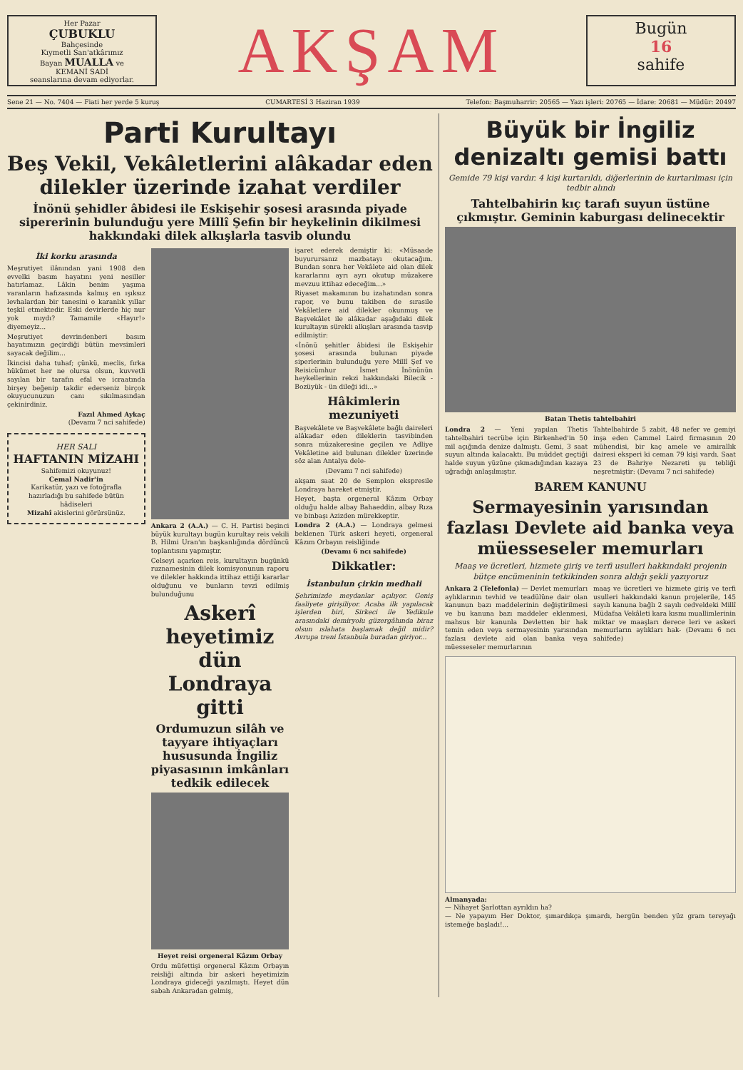Her Pazar
ÇUBUKLU
Bahçesinde
Kıymetli San'atkârımız
Bayan MUALLA ve
KEMANİ SADİ
seanslarına devam ediyorlar.
AKŞAM
Bugün
16
sahife
Sene 21 — No. 7404 — Fiati her yerde 5 kuruş CUMARTESİ 3 Haziran 1939 Telefon: Başmuharrir: 20565 — Yazı işleri: 20765 — İdare: 20681 — Müdür: 20497
Parti Kurultayı
Beş Vekil, Vekâletlerini alâkadar eden dilekler üzerinde izahat verdiler
İnönü şehidler âbidesi ile Eskişehir şosesi arasında piyade sipererinin bulunduğu yere Millî Şefin bir heykelinin dikilmesi hakkındaki dilek alkışlarla tasvib olundu
İki korku arasında
Meşrutiyet ilânından yani 1908 den evvelki basım hayatını yeni nesiller hatırlamaz. Lâkin benim yaşıma varanların hafızasında kalmış en ışıksız levhalardan bir tanesini o karanlık yıllar teşkil etmektedir. Eski devirlerde hiç nur yok mıydı? Tamamile «Hayır!» diyemeyiz...
Meşrutiyet devrindenberi basım hayatımızın geçirdiği bütün mevsimleri sayacak değilim...
İkincisi daha tuhaf; çünkü, meclis, fırka hükûmet her ne olursa olsun, kuvvetli sayılan bir tarafın efal ve icraatında birşey beğenip takdir ederseniz birçok okuyucunuzun canı sıkılmasından çekinirdiniz.
Fazıl Ahmed Aykaç
(Devamı 7 nci sahifede)
HER SALI
HAFTANIN MİZAHI
Sahifemizi okuyunuz!
Cemal Nadir'in
Karikatür, yazı ve fotoğrafla hazırladığı bu sahifede bütün hâdiseleri
Mizahî akislerini görürsünüz.
Ankara 2 (A.A.) — C. H. Partisi beşinci büyük kurultayı bugün kurultay reis vekili B. Hilmi Uran'ın başkanlığında dördüncü toplantısını yapmıştır.
Celseyi açarken reis, kurultayın bugünkü ruznamesinin dilek komisyonunun raporu ve dilekler hakkında ittihaz ettiği kararlar olduğunu ve bunların tevzi edilmiş bulunduğunu
Askerî heyetimiz dün Londraya gitti
Ordumuzun silâh ve tayyare ihtiyaçları hususunda İngiliz piyasasının imkânları tedkik edilecek
Heyet reisi orgeneral Kâzım Orbay
Ordu müfettişi orgeneral Kâzım Orbayın reisliği altında bir askeri heyetimizin Londraya gideceği yazılmıştı. Heyet dün sabah Ankaradan gelmiş,
işaret ederek demiştir ki: «Müsaade buyurursanız mazbatayı okutacağım. Bundan sonra her Vekâlete aid olan dilek kararlarını ayrı ayrı okutup müzakere mevzuu ittihaz edeceğim...»
Riyaset makamının bu izahatından sonra rapor, ve bunu takiben de sırasile Vekâletlere aid dilekler okunmuş ve Başvekâlet ile alâkadar aşağıdaki dilek kurultayın sürekli alkışları arasında tasvip edilmiştir:
«İnönü şehitler âbidesi ile Eskişehir şosesi arasında bulunan piyade siperlerinin bulunduğu yere Millî Şef ve Reisicümhur İsmet İnönünün heykellerinin rekzi hakkındaki Bilecik - Bozüyük - ün dileği idi...»
Hâkimlerin mezuniyeti
Başvekâlete ve Başvekâlete bağlı daireleri alâkadar eden dileklerin tasvibinden sonra müzakeresine geçilen ve Adliye Vekâletine aid bulunan dilekler üzerinde söz alan Antalya dele-
(Devamı 7 nci sahifede)
akşam saat 20 de Semplon ekspresile Londraya hareket etmiştir.
Heyet, başta orgeneral Kâzım Orbay olduğu halde albay Bahaeddin, albay Rıza ve binbaşı Azizden mürekkeptir.
Londra 2 (A.A.) — Londraya gelmesi beklenen Türk askeri heyeti, orgeneral Kâzım Orbayın reisliğinde
(Devamı 6 ncı sahifede)
Dikkatler:
İstanbulun çirkin medhali
Şehrimizde meydanlar açılıyor. Geniş faaliyete girişiliyor. Acaba ilk yapılacak işlerden biri, Sirkeci ile Yedikule arasındaki demiryolu güzergâhında biraz olsun ıslahata başlamak değil midir? Avrupa treni İstanbula buradan giriyor...
Büyük bir İngiliz denizaltı gemisi battı
Gemide 79 kişi vardır. 4 kişi kurtarıldı, diğerlerinin de kurtarılması için tedbir alındı
Tahtelbahirin kıç tarafı suyun üstüne çıkmıştır. Geminin kaburgası delinecektir
Batan Thetis tahtelbahiri
Londra 2 — Yeni yapılan Thetis tahtelbahiri tecrübe için Birkenhed'in 50 mil açığında denize dalmıştı. Gemi, 3 saat suyun altında kalacaktı. Bu müddet geçtiği halde suyun yüzüne çıkmadığından kazaya uğradığı anlaşılmıştır.
Tahtelbahirde 5 zabit, 48 nefer ve gemiyi inşa eden Cammel Laird firmasının 20 mühendisi, bir kaç amele ve amirallık dairesi eksperi ki ceman 79 kişi vardı. Saat 23 de Bahriye Nezareti şu tebliği neşretmiştir: (Devamı 7 nci sahifede)
BAREM KANUNU
Sermayesinin yarısından fazlası Devlete aid banka veya müesseseler memurları
Maaş ve ücretleri, hizmete giriş ve terfi usulleri hakkındaki projenin bütçe encümeninin tetkikinden sonra aldığı şekli yazıyoruz
Ankara 2 (Telefonla) — Devlet memurları aylıklarının tevhid ve teadülüne dair olan kanunun bazı maddelerinin değiştirilmesi ve bu kanuna bazı maddeler eklenmesi, mahsus bir kanunla Devletten bir hak temin eden veya sermayesinin yarısından fazlası devlete aid olan banka veya müesseseler memurlarının
maaş ve ücretleri ve hizmete giriş ve terfi usulleri hakkındaki kanun projelerile, 145 sayılı kanuna bağlı 2 sayılı cedveldeki Millî Müdafaa Vekâleti kara kısmı muallimlerinin miktar ve maaşları derece leri ve askeri memurların aylıkları hak- (Devamı 6 ncı sahifede)
Almanyada:
— Nihayet Şarlottan ayrıldın ha?
— Ne yapayım Her Doktor, şımardıkça şımardı, hergün benden yüz gram tereyağı istemeğe başladı!...